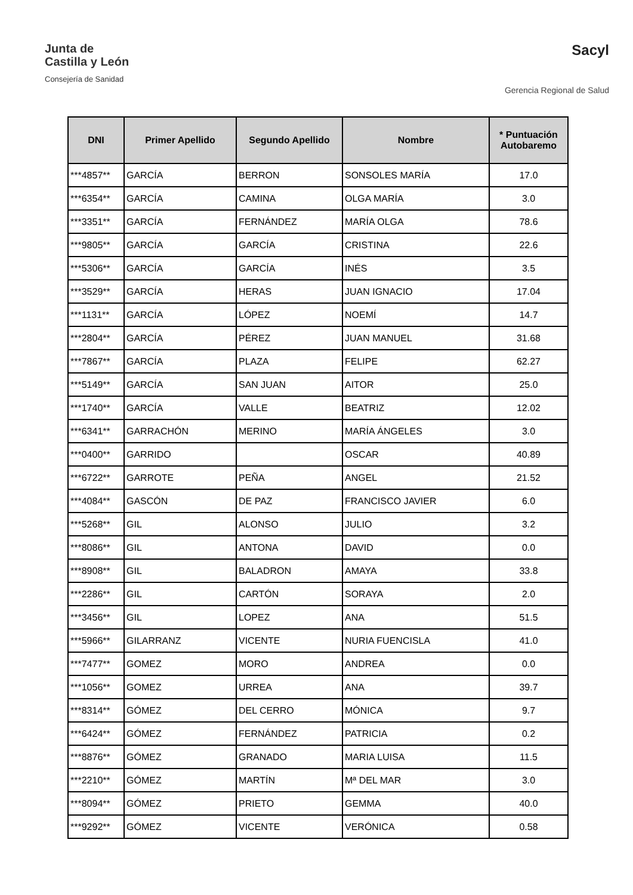Junta de
Castilla y León
Consejería de Sanidad
Sacyl
Gerencia Regional de Salud
| DNI | Primer Apellido | Segundo Apellido | Nombre | * Puntuación Autobaremo |
| --- | --- | --- | --- | --- |
| ***4857** | GARCÍA | BERRON | SONSOLES MARÍA | 17.0 |
| ***6354** | GARCÍA | CAMINA | OLGA MARÍA | 3.0 |
| ***3351** | GARCÍA | FERNÁNDEZ | MARÍA OLGA | 78.6 |
| ***9805** | GARCÍA | GARCÍA | CRISTINA | 22.6 |
| ***5306** | GARCÍA | GARCÍA | INÉS | 3.5 |
| ***3529** | GARCÍA | HERAS | JUAN IGNACIO | 17.04 |
| ***1131** | GARCÍA | LÓPEZ | NOEMÍ | 14.7 |
| ***2804** | GARCÍA | PÉREZ | JUAN MANUEL | 31.68 |
| ***7867** | GARCÍA | PLAZA | FELIPE | 62.27 |
| ***5149** | GARCÍA | SAN JUAN | AITOR | 25.0 |
| ***1740** | GARCÍA | VALLE | BEATRIZ | 12.02 |
| ***6341** | GARRACHÓN | MERINO | MARÍA ÁNGELES | 3.0 |
| ***0400** | GARRIDO | | OSCAR | 40.89 |
| ***6722** | GARROTE | PEÑA | ANGEL | 21.52 |
| ***4084** | GASCÓN | DE PAZ | FRANCISCO JAVIER | 6.0 |
| ***5268** | GIL | ALONSO | JULIO | 3.2 |
| ***8086** | GIL | ANTONA | DAVID | 0.0 |
| ***8908** | GIL | BALADRON | AMAYA | 33.8 |
| ***2286** | GIL | CARTÓN | SORAYA | 2.0 |
| ***3456** | GIL | LOPEZ | ANA | 51.5 |
| ***5966** | GILARRANZ | VICENTE | NURIA FUENCISLA | 41.0 |
| ***7477** | GOMEZ | MORO | ANDREA | 0.0 |
| ***1056** | GOMEZ | URREA | ANA | 39.7 |
| ***8314** | GÓMEZ | DEL CERRO | MÓNICA | 9.7 |
| ***6424** | GÓMEZ | FERNÁNDEZ | PATRICIA | 0.2 |
| ***8876** | GÓMEZ | GRANADO | MARIA LUISA | 11.5 |
| ***2210** | GÓMEZ | MARTÍN | Mª DEL MAR | 3.0 |
| ***8094** | GÓMEZ | PRIETO | GEMMA | 40.0 |
| ***9292** | GÓMEZ | VICENTE | VERÓNICA | 0.58 |